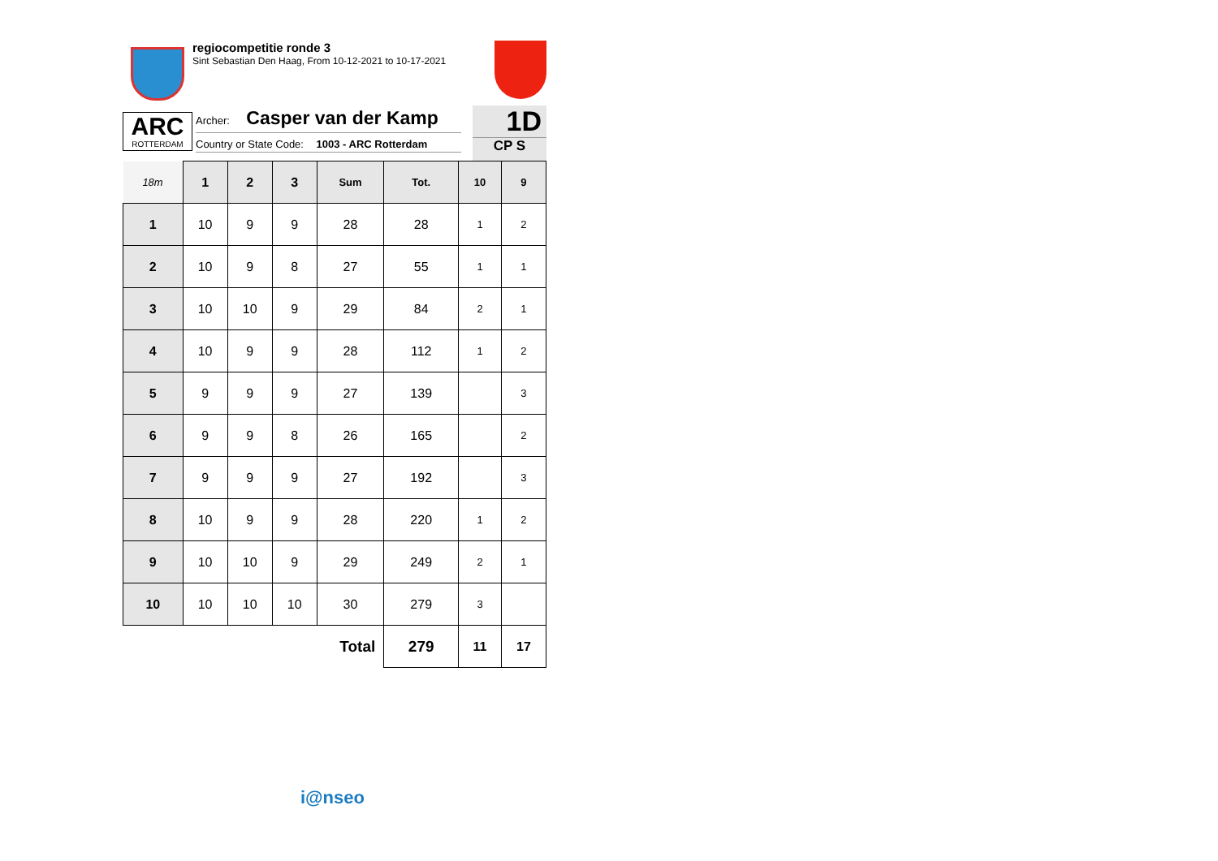regiocompetitie ronde 3
Sint Sebastian Den Haag, From 10-12-2021 to 10-17-2021
ARC
ROTTERDAM
Archer: Casper van der Kamp
Country or State Code: 1003 - ARC Rotterdam
1D
CP S
| 18m | 1 | 2 | 3 | Sum | Tot. | 10 | 9 |
| --- | --- | --- | --- | --- | --- | --- | --- |
| 1 | 10 | 9 | 9 | 28 | 28 | 1 | 2 |
| 2 | 10 | 9 | 8 | 27 | 55 | 1 | 1 |
| 3 | 10 | 10 | 9 | 29 | 84 | 2 | 1 |
| 4 | 10 | 9 | 9 | 28 | 112 | 1 | 2 |
| 5 | 9 | 9 | 9 | 27 | 139 | | 3 |
| 6 | 9 | 9 | 8 | 26 | 165 | | 2 |
| 7 | 9 | 9 | 9 | 27 | 192 | | 3 |
| 8 | 10 | 9 | 9 | 28 | 220 | 1 | 2 |
| 9 | 10 | 10 | 9 | 29 | 249 | 2 | 1 |
| 10 | 10 | 10 | 10 | 30 | 279 | 3 | |
| Total | | | | | 279 | 11 | 17 |
i@nseo